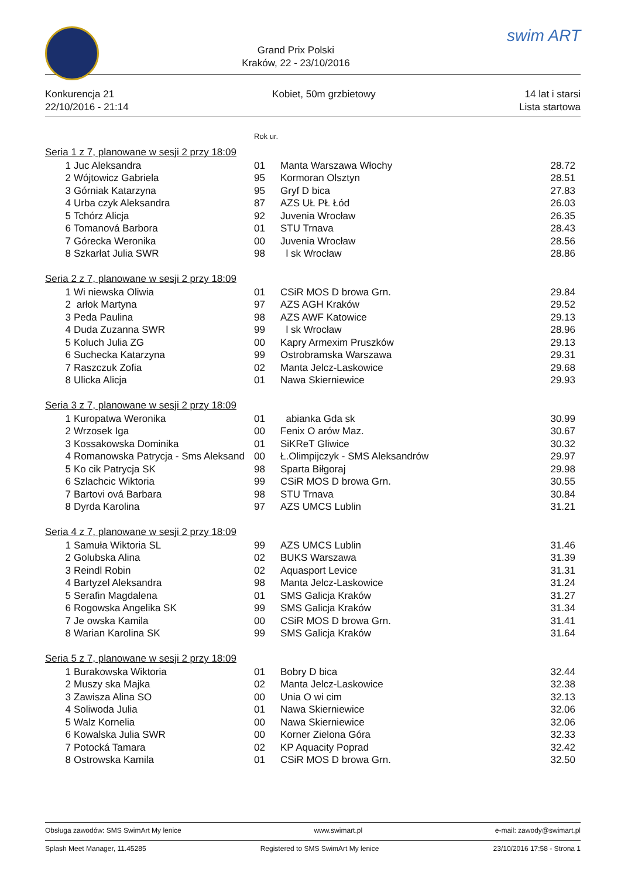Grand Prix Polski
Kraków, 22 - 23/10/2016
swim ART
Konkurencja 21
22/10/2016 - 21:14
Kobiet, 50m grzbietowy 14 lat i starsi
Lista startowa
Rok ur.
| Seria 1 z 7, planowane w sesji 2 przy 18:09 | | | | |
| 1 | Juc Aleksandra | 01 | Manta Warszawa Włochy | 28.72 |
| 2 | Wójtowicz Gabriela | 95 | Kormoran Olsztyn | 28.51 |
| 3 | Górniak Katarzyna | 95 | Gryf D bica | 27.83 |
| 4 | Urba czyk Aleksandra | 87 | AZS UŁ PŁ Łód | 26.03 |
| 5 | Tchórz Alicja | 92 | Juvenia Wrocław | 26.35 |
| 6 | Tomanová Barbora | 01 | STU Trnava | 28.43 |
| 7 | Górecka Weronika | 00 | Juvenia Wrocław | 28.56 |
| 8 | Szkarłat Julia SWR | 98 | l sk Wrocław | 28.86 |
| Seria 2 z 7, planowane w sesji 2 przy 18:09 | | | | |
| 1 | Wi niewska Oliwia | 01 | CSiR MOS D browa Grn. | 29.84 |
| 2 | arłok Martyna | 97 | AZS AGH Kraków | 29.52 |
| 3 | Peda Paulina | 98 | AZS AWF Katowice | 29.13 |
| 4 | Duda Zuzanna SWR | 99 | l sk Wrocław | 28.96 |
| 5 | Koluch Julia ZG | 00 | Kapry Armexim Pruszków | 29.13 |
| 6 | Suchecka Katarzyna | 99 | Ostrobramska Warszawa | 29.31 |
| 7 | Raszczuk Zofia | 02 | Manta Jelcz-Laskowice | 29.68 |
| 8 | Ulicka Alicja | 01 | Nawa Skierniewice | 29.93 |
| Seria 3 z 7, planowane w sesji 2 przy 18:09 | | | | |
| 1 | Kuropatwa Weronika | 01 | abianka Gda sk | 30.99 |
| 2 | Wrzosek Iga | 00 | Fenix O arów Maz. | 30.67 |
| 3 | Kossakowska Dominika | 01 | SiKReT Gliwice | 30.32 |
| 4 | Romanowska Patrycja - Sms Aleksand | 00 | Ł.Olimpijczyk - SMS Aleksandrów | 29.97 |
| 5 | Ko cik Patrycja SK | 98 | Sparta Biłgoraj | 29.98 |
| 6 | Szlachcic Wiktoria | 99 | CSiR MOS D browa Grn. | 30.55 |
| 7 | Bartovi ová Barbara | 98 | STU Trnava | 30.84 |
| 8 | Dyrda Karolina | 97 | AZS UMCS Lublin | 31.21 |
| Seria 4 z 7, planowane w sesji 2 przy 18:09 | | | | |
| 1 | Samuła Wiktoria SL | 99 | AZS UMCS Lublin | 31.46 |
| 2 | Golubska Alina | 02 | BUKS Warszawa | 31.39 |
| 3 | Reindl Robin | 02 | Aquasport Levice | 31.31 |
| 4 | Bartyzel Aleksandra | 98 | Manta Jelcz-Laskowice | 31.24 |
| 5 | Serafin Magdalena | 01 | SMS Galicja Kraków | 31.27 |
| 6 | Rogowska Angelika SK | 99 | SMS Galicja Kraków | 31.34 |
| 7 | Je owska Kamila | 00 | CSiR MOS D browa Grn. | 31.41 |
| 8 | Warian Karolina SK | 99 | SMS Galicja Kraków | 31.64 |
| Seria 5 z 7, planowane w sesji 2 przy 18:09 | | | | |
| 1 | Burakowska Wiktoria | 01 | Bobry D bica | 32.44 |
| 2 | Muszy ska Majka | 02 | Manta Jelcz-Laskowice | 32.38 |
| 3 | Zawisza Alina SO | 00 | Unia O wi cim | 32.13 |
| 4 | Soliwoda Julia | 01 | Nawa Skierniewice | 32.06 |
| 5 | Walz Kornelia | 00 | Nawa Skierniewice | 32.06 |
| 6 | Kowalska Julia SWR | 00 | Korner Zielona Góra | 32.33 |
| 7 | Potocká Tamara | 02 | KP Aquacity Poprad | 32.42 |
| 8 | Ostrowska Kamila | 01 | CSiR MOS D browa Grn. | 32.50 |
Obsługa zawodów: SMS SwimArt My lenice www.swimart.pl e-mail: zawody@swimart.pl
Splash Meet Manager, 11.45285 Registered to SMS SwimArt My lenice 23/10/2016 17:58 - Strona 1